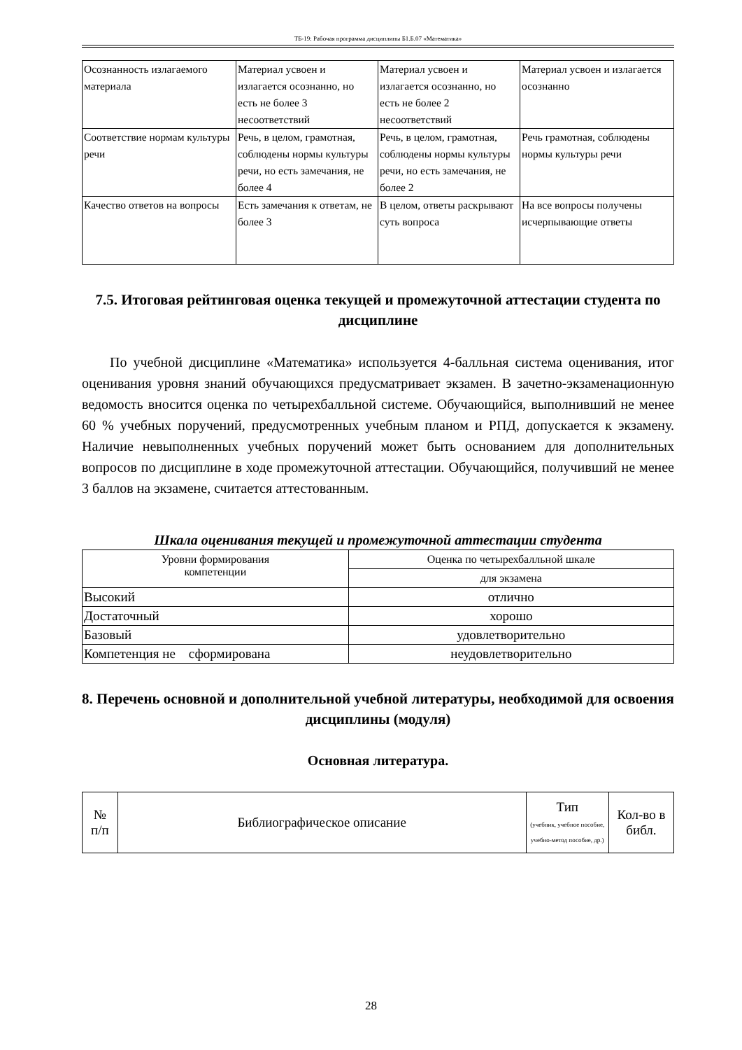ТБ-19: Рабочая программа дисциплины Б1.Б.07 «Математика»
| Осознанность излагаемого материала | Материал усвоен и излагается осознанно, но есть не более 3 несоответствий | Материал усвоен и излагается осознанно, но есть не более 2 несоответствий | Материал усвоен и излагается осознанно |
| Соответствие нормам культуры речи | Речь, в целом, грамотная, соблюдены нормы культуры речи, но есть замечания, не более 4 | Речь, в целом, грамотная, соблюдены нормы культуры речи, но есть замечания, не более 2 | Речь грамотная, соблюдены нормы культуры речи |
| Качество ответов на вопросы | Есть замечания к ответам, не более 3 | В целом, ответы раскрывают суть вопроса | На все вопросы получены исчерпывающие ответы |
7.5. Итоговая рейтинговая оценка текущей и промежуточной аттестации студента по дисциплине
По учебной дисциплине «Математика» используется 4-балльная система оценивания, итог оценивания уровня знаний обучающихся предусматривает экзамен. В зачетно-экзаменационную ведомость вносится оценка по четырехбалльной системе. Обучающийся, выполнивший не менее 60 % учебных поручений, предусмотренных учебным планом и РПД, допускается к экзамену. Наличие невыполненных учебных поручений может быть основанием для дополнительных вопросов по дисциплине в ходе промежуточной аттестации. Обучающийся, получивший не менее 3 баллов на экзамене, считается аттестованным.
Шкала оценивания текущей и промежуточной аттестации студента
| Уровни формирования компетенции | Оценка по четырехбалльной шкале |
| --- | --- |
| | для экзамена |
| Высокий | отлично |
| Достаточный | хорошо |
| Базовый | удовлетворительно |
| Компетенция не сформирована | неудовлетворительно |
8. Перечень основной и дополнительной учебной литературы, необходимой для освоения дисциплины (модуля)
Основная литература.
| № п/п | Библиографическое описание | Тип (учебник, учебное пособие, учебно-метод пособие, др.) | Кол-во в библ. |
| --- | --- | --- | --- |
28